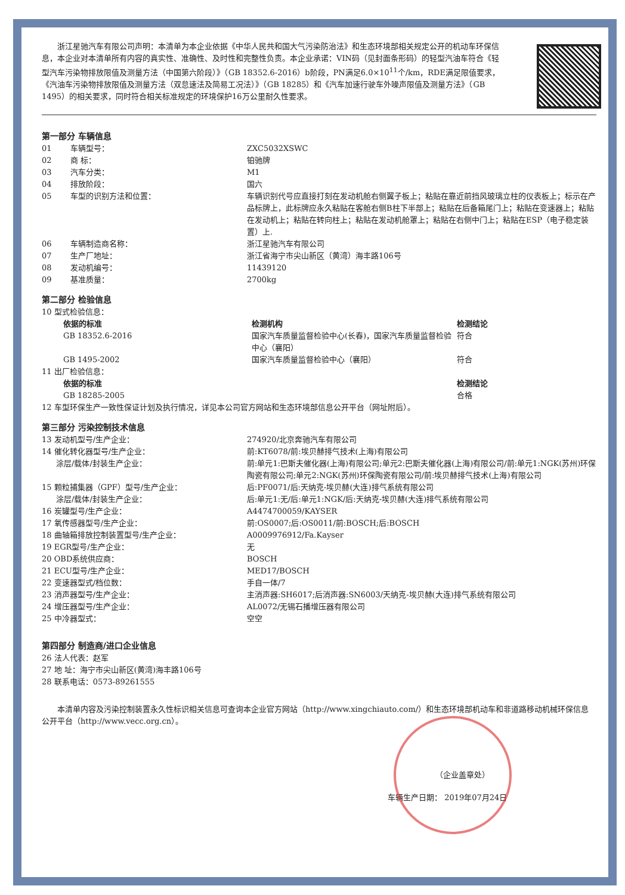浙江星驰汽车有限公司声明：本清单为本企业依据《中华人民共和国大气污染防治法》和生态环境部相关规定公开的机动车环保信息，本企业对本清单所有内容的真实性、准确性、及时性和完整性负责。本企业承诺：VIN码（见封面条形码）的轻型汽油车符合《轻型汽车污染物排放限值及测量方法（中国第六阶段）》（GB 18352.6-2016）b阶段，PN满足6.0×10<sup>11</sup>个/km，RDE满足限值要求，《汽油车污染物排放限值及测量方法（双怠速法及简易工况法）》（GB 18285）和《汽车加速行驶车外噪声限值及测量方法》（GB 1495）的相关要求，同时符合相关标准规定的环境保护16万公里耐久性要求。
第一部分 车辆信息
| 01 | 车辆型号： | ZXC5032XSWC |
| 02 | 商 标： | 铂驰牌 |
| 03 | 汽车分类： | M1 |
| 04 | 排放阶段： | 国六 |
| 05 | 车型的识别方法和位置： | 车辆识别代号应直接打刻在发动机舱右侧翼子板上；粘贴在靠近前挡风玻璃立柱的仪表板上；标示在产品标牌上，此标牌应永久粘贴在客舱右侧B柱下半部上；粘贴在后备箱尾门上；粘贴在变速器上；粘贴在发动机上；粘贴在转向柱上；粘贴在发动机舱罩上；粘贴在右侧中门上；粘贴在ESP（电子稳定装置）上. |
| 06 | 车辆制造商名称： | 浙江星驰汽车有限公司 |
| 07 | 生产厂地址： | 浙江省海宁市尖山新区（黄湾）海丰路106号 |
| 08 | 发动机编号： | 11439120 |
| 09 | 基准质量： | 2700kg |
第二部分 检验信息
10 型式检验信息：
| 依据的标准 | 检测机构 | 检测结论 |
| --- | --- | --- |
| GB 18352.6-2016 | 国家汽车质量监督检验中心(长春)，国家汽车质量监督检验中心（襄阳） | 符合 |
| GB 1495-2002 | 国家汽车质量监督检验中心（襄阳） | 符合 |
11 出厂检验信息：
| 依据的标准 | 检测结论 |
| --- | --- |
| GB 18285-2005 | 合格 |
12 车型环保生产一致性保证计划及执行情况，详见本公司官方网站和生态环境部信息公开平台（网址附后）。
第三部分 污染控制技术信息
| 13 发动机型号/生产企业： | 274920/北京奔驰汽车有限公司 |
| 14 催化转化器型号/生产企业： | 前:KT6078/前:埃贝赫排气技术(上海)有限公司 |
| 涂层/载体/封装生产企业： | 前:单元1:巴斯夫催化器(上海)有限公司;单元2:巴斯夫催化器(上海)有限公司/前:单元1:NGK(苏州)环保陶瓷有限公司;单元2:NGK(苏州)环保陶瓷有限公司/前:埃贝赫排气技术(上海)有限公司 |
| 15 颗粒捕集器（GPF）型号/生产企业： | 后:PF0071/后:天纳克-埃贝赫(大连)排气系统有限公司 |
| 涂层/载体/封装生产企业： | 后:单元1:无/后:单元1:NGK/后:天纳克-埃贝赫(大连)排气系统有限公司 |
| 16 炭罐型号/生产企业： | A4474700059/KAYSER |
| 17 氧传感器型号/生产企业： | 前:OS0007;后:OS0011/前:BOSCH;后:BOSCH |
| 18 曲轴箱排放控制装置型号/生产企业： | A0009976912/Fa.Kayser |
| 19 EGR型号/生产企业： | 无 |
| 20 OBD系统供应商： | BOSCH |
| 21 ECU型号/生产企业： | MED17/BOSCH |
| 22 变速器型式/档位数： | 手自一体/7 |
| 23 消声器型号/生产企业： | 主消声器:SH6017;后消声器:SN6003/天纳克-埃贝赫(大连)排气系统有限公司 |
| 24 增压器型号/生产企业： | AL0072/无锡石播增压器有限公司 |
| 25 中冷器型式： | 空空 |
第四部分 制造商/进口企业信息
26 法人代表：赵军
27 地 址：海宁市尖山新区(黄湾)海丰路106号
28 联系电话：0573-89261555
本清单内容及污染控制装置永久性标识相关信息可查询本企业官方网站（http://www.xingchiauto.com/）和生态环境部机动车和非道路移动机械环保信息公开平台（http://www.vecc.org.cn）。
（企业盖章处）
车辆生产日期： 2019年07月24日